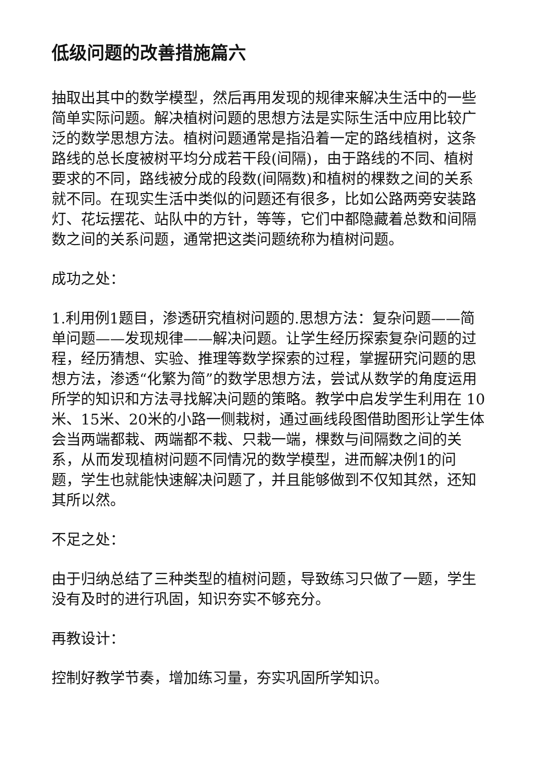低级问题的改善措施篇六
抽取出其中的数学模型，然后再用发现的规律来解决生活中的一些简单实际问题。解决植树问题的思想方法是实际生活中应用比较广泛的数学思想方法。植树问题通常是指沿着一定的路线植树，这条路线的总长度被树平均分成若干段(间隔)，由于路线的不同、植树要求的不同，路线被分成的段数(间隔数)和植树的棵数之间的关系就不同。在现实生活中类似的问题还有很多，比如公路两旁安装路灯、花坛摆花、站队中的方针，等等，它们中都隐藏着总数和间隔数之间的关系问题，通常把这类问题统称为植树问题。
成功之处：
1.利用例1题目，渗透研究植树问题的.思想方法：复杂问题——简单问题——发现规律——解决问题。让学生经历探索复杂问题的过程，经历猜想、实验、推理等数学探索的过程，掌握研究问题的思想方法，渗透“化繁为简”的数学思想方法，尝试从数学的角度运用所学的知识和方法寻找解决问题的策略。教学中启发学生利用在 10米、15米、20米的小路一侧栽树，通过画线段图借助图形让学生体会当两端都栽、两端都不栽、只栽一端，棵数与间隔数之间的关系，从而发现植树问题不同情况的数学模型，进而解决例1的问题，学生也就能快速解决问题了，并且能够做到不仅知其然，还知其所以然。
不足之处：
由于归纳总结了三种类型的植树问题，导致练习只做了一题，学生没有及时的进行巩固，知识夯实不够充分。
再教设计：
控制好教学节奏，增加练习量，夯实巩固所学知识。